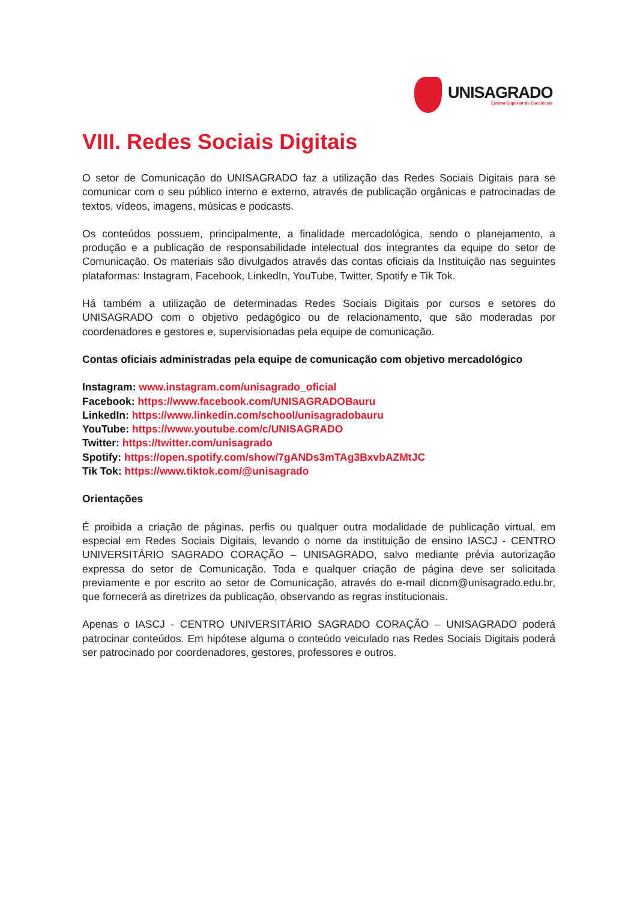UNISAGRADO
Ensino Superior de Excelência
VIII. Redes Sociais Digitais
O setor de Comunicação do UNISAGRADO faz a utilização das Redes Sociais Digitais para se comunicar com o seu público interno e externo, através de publicação orgânicas e patrocinadas de textos, vídeos, imagens, músicas e podcasts.
Os conteúdos possuem, principalmente, a finalidade mercadológica, sendo o planejamento, a produção e a publicação de responsabilidade intelectual dos integrantes da equipe do setor de Comunicação. Os materiais são divulgados através das contas oficiais da Instituição nas seguintes plataformas: Instagram, Facebook, LinkedIn, YouTube, Twitter, Spotify e Tik Tok.
Há também a utilização de determinadas Redes Sociais Digitais por cursos e setores do UNISAGRADO com o objetivo pedagógico ou de relacionamento, que são moderadas por coordenadores e gestores e, supervisionadas pela equipe de comunicação.
Contas oficiais administradas pela equipe de comunicação com objetivo mercadológico
Instagram: www.instagram.com/unisagrado_oficial
Facebook: https://www.facebook.com/UNISAGRADOBauru
LinkedIn: https://www.linkedin.com/school/unisagradobauru
YouTube: https://www.youtube.com/c/UNISAGRADO
Twitter: https://twitter.com/unisagrado
Spotify: https://open.spotify.com/show/7gANDs3mTAg3BxvbAZMtJC
Tik Tok: https://www.tiktok.com/@unisagrado
Orientações
É proibida a criação de páginas, perfis ou qualquer outra modalidade de publicação virtual, em especial em Redes Sociais Digitais, levando o nome da instituição de ensino IASCJ - CENTRO UNIVERSITÁRIO SAGRADO CORAÇÃO – UNISAGRADO, salvo mediante prévia autorização expressa do setor de Comunicação. Toda e qualquer criação de página deve ser solicitada previamente e por escrito ao setor de Comunicação, através do e-mail dicom@unisagrado.edu.br, que fornecerá as diretrizes da publicação, observando as regras institucionais.
Apenas o IASCJ - CENTRO UNIVERSITÁRIO SAGRADO CORAÇÃO – UNISAGRADO poderá patrocinar conteúdos. Em hipótese alguma o conteúdo veiculado nas Redes Sociais Digitais poderá ser patrocinado por coordenadores, gestores, professores e outros.